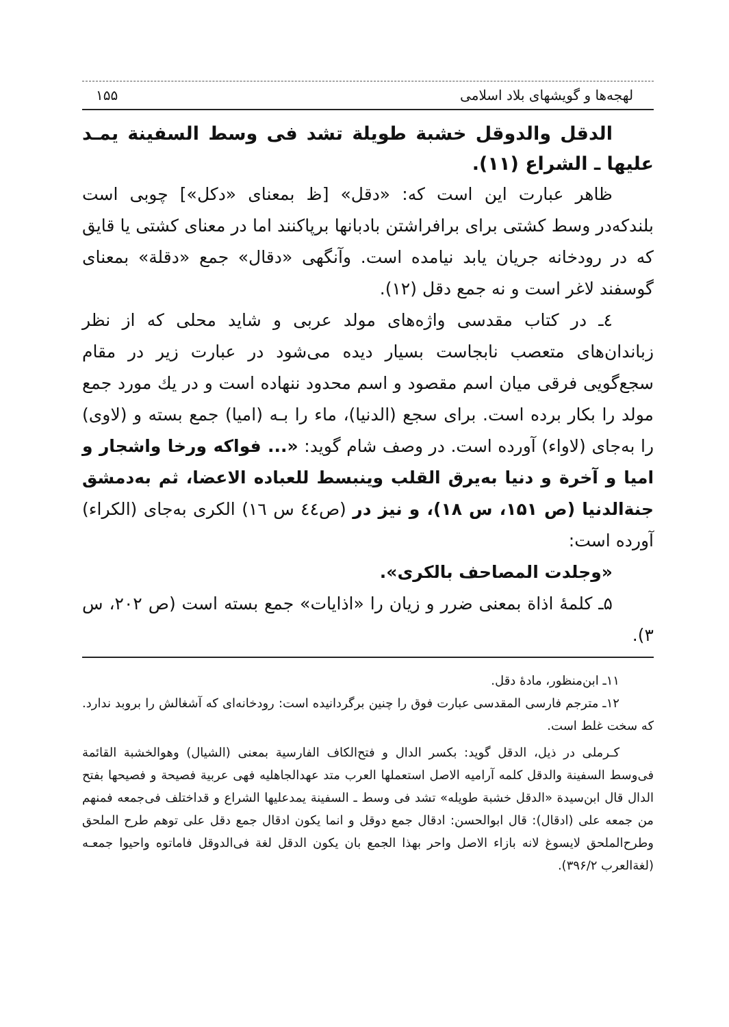لهجه‌ها و گویشهای بلاد اسلامی ۱۵۵
الدقل والدوقل خشبة طويلة تشد فی وسط السفينة يمـد عليها ـ الشراع (۱۱).
ظاهر عبارت این است که: «دقل» [ظ بمعنای «دکل»] چوبی است بلندکه‌در وسط کشتی برای برافراشتن بادبانها برپاکنند اما در معنای کشتی یا قایق که در رودخانه جریان یابد نیامده است. وآنگهی «دقال» جمع «دقلة» بمعنای گوسفند لاغر است و نه جمع دقل (۱۲).
٤ـ در کتاب مقدسی واژه‌های مولد عربی و شاید محلی که از نظر زباندان‌های متعصب نابجاست بسیار دیده می‌شود در عبارت زیر در مقام سجع‌گویی فرقی میان اسم مقصود و اسم محدود ننهاده است و در یك مورد جمع مولد را بکار برده است. برای سجع (الدنیا)، ماء را بـه (امیا) جمع بسته و (لاوی) را به‌جای (لاواء) آورده است. در وصف شام گوید: «... فواکه ورخا واشجار و امیا و آخرة و دنیا به‌یرق القلب وینبسط للعباده الاعضا، ثم به‌دمشق جنةالدنیا (ص ۱۵۱، س ۱۸)، و نیز در (ص٤٤ س ١٦) الکری به‌جای (الکراء) آورده است:
«وجلدت المصاحف بالکری».
۵ـ کلمهٔ اذاة بمعنی ضرر و زیان را «اذایات» جمع بسته است (ص ۲۰۲، س ۳).
۱۱ـ ابن‌منظور، مادهٔ دقل.
۱۲ـ مترجم فارسی المقدسی عبارت فوق را چنین برگردانیده است: رودخانه‌ای که آشغالش را بروبد ندارد. که سخت غلط است.
کـرملی در ذیل، الدقل گوید: بکسر الدال و فتح‌الکاف الفارسیة بمعنی (الشیال) وهوالخشبة القائمة فی‌وسط السفینة والدقل کلمه آرامیه الاصل استعملها العرب متد عهدالجاهلیه فهی عربیة فصیحة و فصیحها بفتح الدال قال ابن‌سیدة «الدقل خشبة طویله» تشد فی وسط ـ السفینة یمدعلیها الشراع و قداختلف فی‌جمعه فمنهم من جمعه علی (ادقال): قال ابوالحسن: ادقال جمع دوقل و انما یکون ادقال جمع دقل علی توهم طرح الملحق وطرح‌الملحق لایسوغ لانه بازاء الاصل واحر بهذا الجمع بان یکون الدقل لغة فی‌الدوقل فاماتوه واحیوا جمعـه (لغةالعرب ۳۹۶/۲).